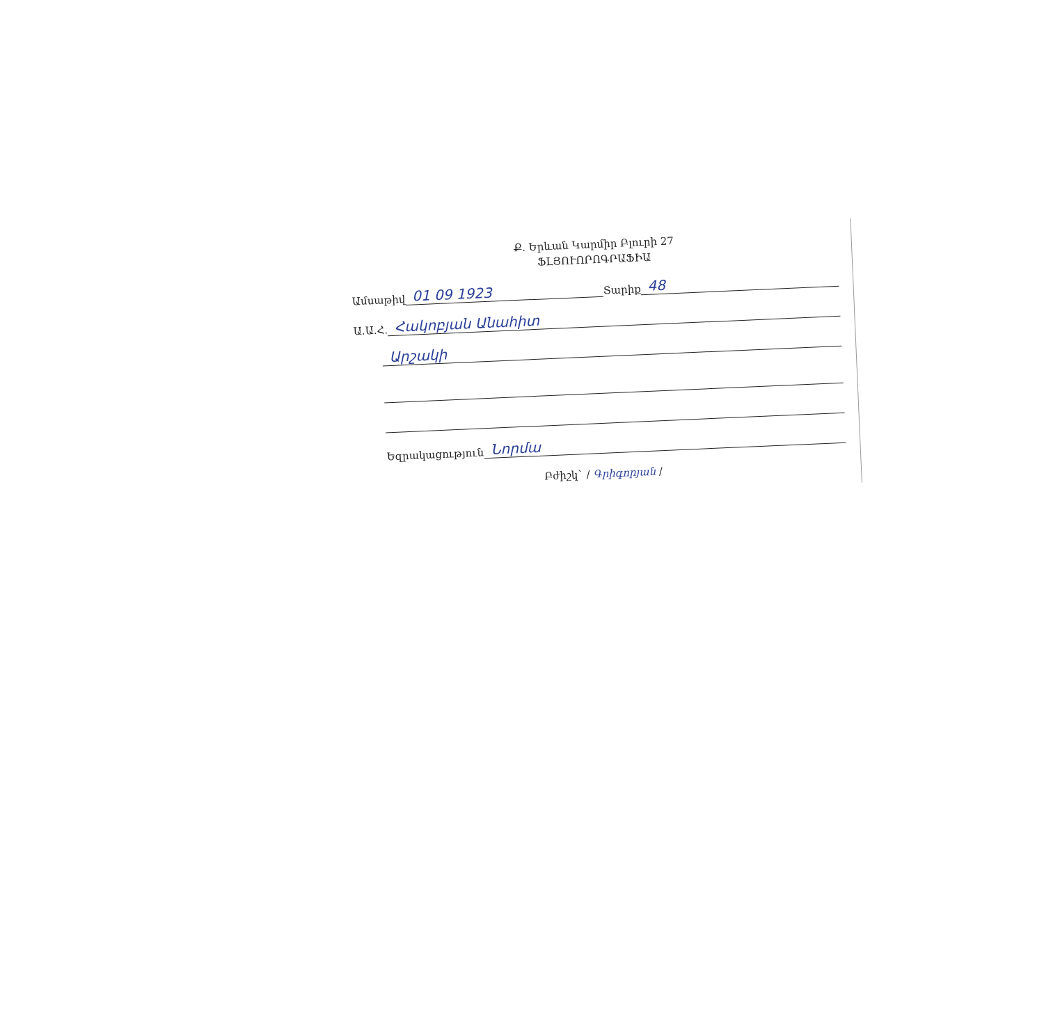Ք. Երևան Կարմիր Բլուրի 27
ՖԼՅՈՒՈՐՈԳՐԱՖԻԱ
Ամսաթիվ 01 09 1923 Տարիք 48
Ա.Ա.Հ. Հակոբյան Անահիտ
Արշակի
Եզրակացություն Նորմա
Բժիշկ` / Գրիգորյան /